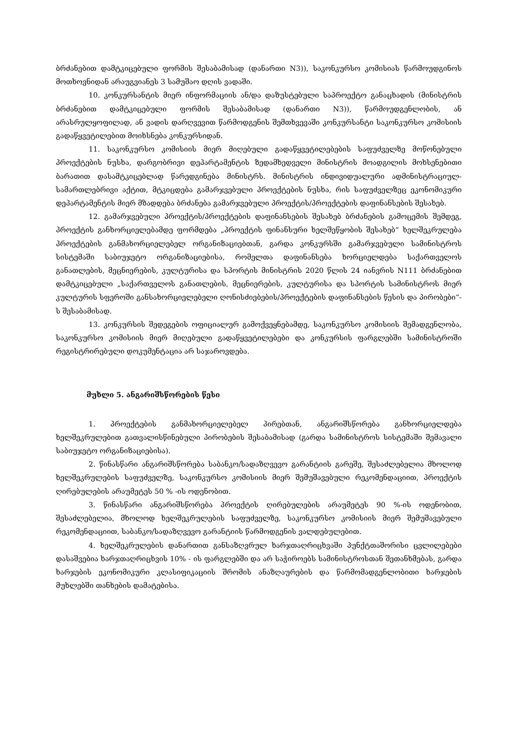ბრძანებით დამტკიცებული ფორმის შესაბამისად (დანართი N3)), საკონკურსო კომისიას წარმოუდგინოს მოთხოვნიდან არაუგვიანეს 3 სამუშაო დღის ვადაში.
10. კონკურსანტის მიერ ინფორმაციის ან/და დაზუსტებული საპროექტო განაცხადის (მინისტრის ბრძანებით დამტკიცებული ფორმის შესაბამისად (დანართი N3)), წარმოუდგენლობის, ან არასრულყოფილად, ან ვადის დარღვევით წარმოდგენის შემთხვევაში კონკურსანტი საკონკურსო კომისიის გადაწყვეტილებით მოიხსნება კონკურსიდან.
11. საკონკურსო კომისიის მიერ მიღებული გადაწყვეტილებების საფუძველზე მოწონებული პროექტების ნუსხა, დარგობრივი დეპარტამენტის ზედამხედველი მინისტრის მოადგილის მოხსენებითი ბარათით დასამტკიცებლად წარედგინება მინისტრს. მინისტრის ინდივიდუალური ადმინისტრაციულ-სამართლებრივი აქტით, მტკიცდება გამარჯვებული პროექტების ნუსხა, რის საფუძველზეც ეკონომიკური დეპარტამენტის მიერ მზადდება ბრძანება გამარჯვებული პროექტის/პროექტების დაფინანსების შესახებ.
12. გამარჯვებული პროექტის/პროექტების დაფინანსების შესახებ ბრძანების გამოცემის შემდეგ, პროექტის განხორციელებამდე ფორმდება „პროექტის ფინანსური ხელშეწყობის შესახებ“ ხელშეკრულება პროექტების განმახორციელებელ ორგანიზაციებთან, გარდა კონკურსში გამარჯვებული სამინისტროს სისტემაში საბიუჯეტო ორგანიზაციებისა, რომელთა დაფინანსება ხორციელდება საქართველოს განათლების, მეცნიერების, კულტურისა და სპორტის მინისტრის 2020 წლის 24 იანვრის N111 ბრძანებით დამტკიცებული „საქართველოს განათლების, მეცნიერების, კულტურისა და სპორტის სამინისტროს მიერ კულტურის სფეროში განსახორციელებელი ღონისძიებების/პროექტების დაფინანსების წესის და პირობები“-ს შესაბამისად.
13. კონკურსის შედეგების ოფიციალურ გამოქვეყნებამდე, საკონკურსო კომისიის შემადგენლობა, საკონკურსო კომისიის მიერ მიღებული გადაწყვეტილებები და კონკურსის ფარგლებში სამინისტროში რეგისტრირებული დოკუმენტაცია არ საჯაროვდება.
მუხლი 5. ანგარიშსწორების წესი
1. პროექტების განმახორციელებელ პირებთან, ანგარიშსწორება განხორციელდება ხელშეკრულებით გათვალისწინებული პირობების შესაბამისად (გარდა სამინისტროს სისტემაში შემავალი საბიუჯეტო ორგანიზაციებისა).
2. წინასწარი ანგარიშსწორება საბანკო/სადაზღვევო გარანტიის გარეშე, შესაძლებელია მხოლოდ ხელშეკრულების საფუძველზე, საკონკურსო კომისიის მიერ შემუშავებული რეკომენდაციით, პროექტის ღირებულების არაუმეტეს 50 % -ის ოდენობით.
3. წინასწარი ანგარიშსწორება პროექტის ღირებულების არაუმეტეს 90 %-ის ოდენობით, შესაძლებელია, მხოლოდ ხელშეკრულების საფუძველზე, საკონკურსო კომისიის მიერ შემუშავებული რეკომენდაციით, საბანკო/სადაზღვევო გარანტიის წარმოდგენის ვალდებულებით.
4. ხელშეკრულების დანართით განსაზღვრულ ხარჯთაღრიცხვაში პუნქტთაშორისი ცვლილებები დასაშვებია ხარჯთაღრიცხვის 10% - ის ფარგლებში და არ საჭიროებს სამინისტროსთან შეთანხმებას, გარდა ხარჯების ეკონომიკური კლასიფიკაციის შრომის ანაზღაურების და წარმომადგენლობითი ხარჯების მუხლებში თანხების დამატებისა.